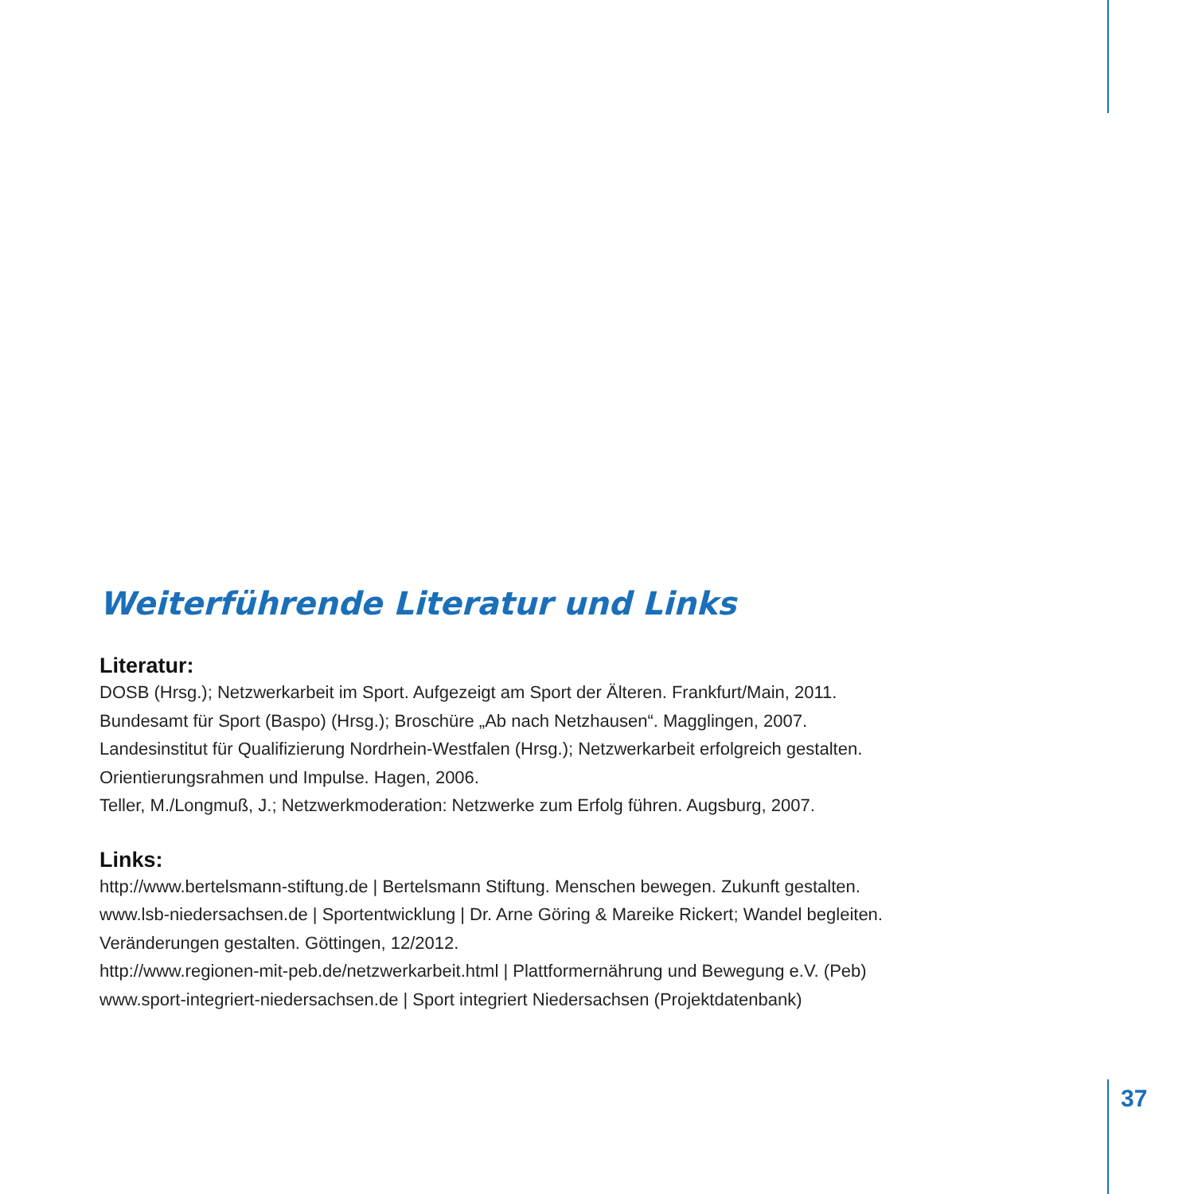Weiterführende Literatur und Links
Literatur:
DOSB (Hrsg.); Netzwerkarbeit im Sport. Aufgezeigt am Sport der Älteren. Frankfurt/Main, 2011.
Bundesamt für Sport (Baspo) (Hrsg.); Broschüre „Ab nach Netzhausen“. Magglingen, 2007.
Landesinstitut für Qualifizierung Nordrhein-Westfalen (Hrsg.); Netzwerkarbeit erfolgreich gestalten.
Orientierungsrahmen und Impulse. Hagen, 2006.
Teller, M./Longmuß, J.; Netzwerkmoderation: Netzwerke zum Erfolg führen. Augsburg, 2007.
Links:
http://www.bertelsmann-stiftung.de | Bertelsmann Stiftung. Menschen bewegen. Zukunft gestalten.
www.lsb-niedersachsen.de | Sportentwicklung | Dr. Arne Göring & Mareike Rickert; Wandel begleiten.
Veränderungen gestalten. Göttingen, 12/2012.
http://www.regionen-mit-peb.de/netzwerkarbeit.html | Plattformernährung und Bewegung e.V. (Peb)
www.sport-integriert-niedersachsen.de | Sport integriert Niedersachsen (Projektdatenbank)
37